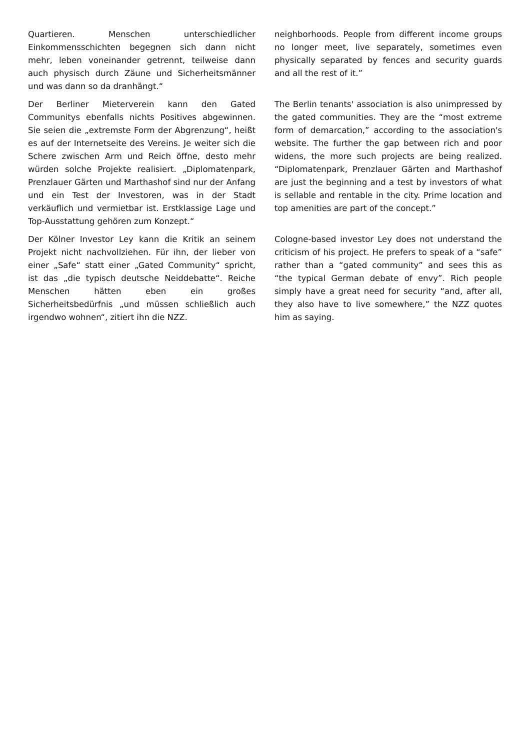Quartieren. Menschen unterschiedlicher Einkommensschichten begegnen sich dann nicht mehr, leben voneinander getrennt, teilweise dann auch physisch durch Zäune und Sicherheitsmänner und was dann so da dranhängt.“
neighborhoods. People from different income groups no longer meet, live separately, sometimes even physically separated by fences and security guards and all the rest of it.”
Der Berliner Mieterverein kann den Gated Communitys ebenfalls nichts Positives abgewinnen. Sie seien die „extremste Form der Abgrenzung“, heißt es auf der Internetseite des Vereins. Je weiter sich die Schere zwischen Arm und Reich öffne, desto mehr würden solche Projekte realisiert. „Diplomatenpark, Prenzlauer Gärten und Marthashof sind nur der Anfang und ein Test der Investoren, was in der Stadt verkäuflich und vermietbar ist. Erstklassige Lage und Top-Ausstattung gehören zum Konzept.“
The Berlin tenants' association is also unimpressed by the gated communities. They are the “most extreme form of demarcation,” according to the association's website. The further the gap between rich and poor widens, the more such projects are being realized. “Diplomatenpark, Prenzlauer Gärten and Marthashof are just the beginning and a test by investors of what is sellable and rentable in the city. Prime location and top amenities are part of the concept.”
Der Kölner Investor Ley kann die Kritik an seinem Projekt nicht nachvollziehen. Für ihn, der lieber von einer „Safe“ statt einer „Gated Community“ spricht, ist das „die typisch deutsche Neiddebatte“. Reiche Menschen hätten eben ein großes Sicherheitsbedürfnis „und müssen schließlich auch irgendwo wohnen“, zitiert ihn die NZZ.
Cologne-based investor Ley does not understand the criticism of his project. He prefers to speak of a “safe” rather than a “gated community” and sees this as “the typical German debate of envy”. Rich people simply have a great need for security “and, after all, they also have to live somewhere,” the NZZ quotes him as saying.